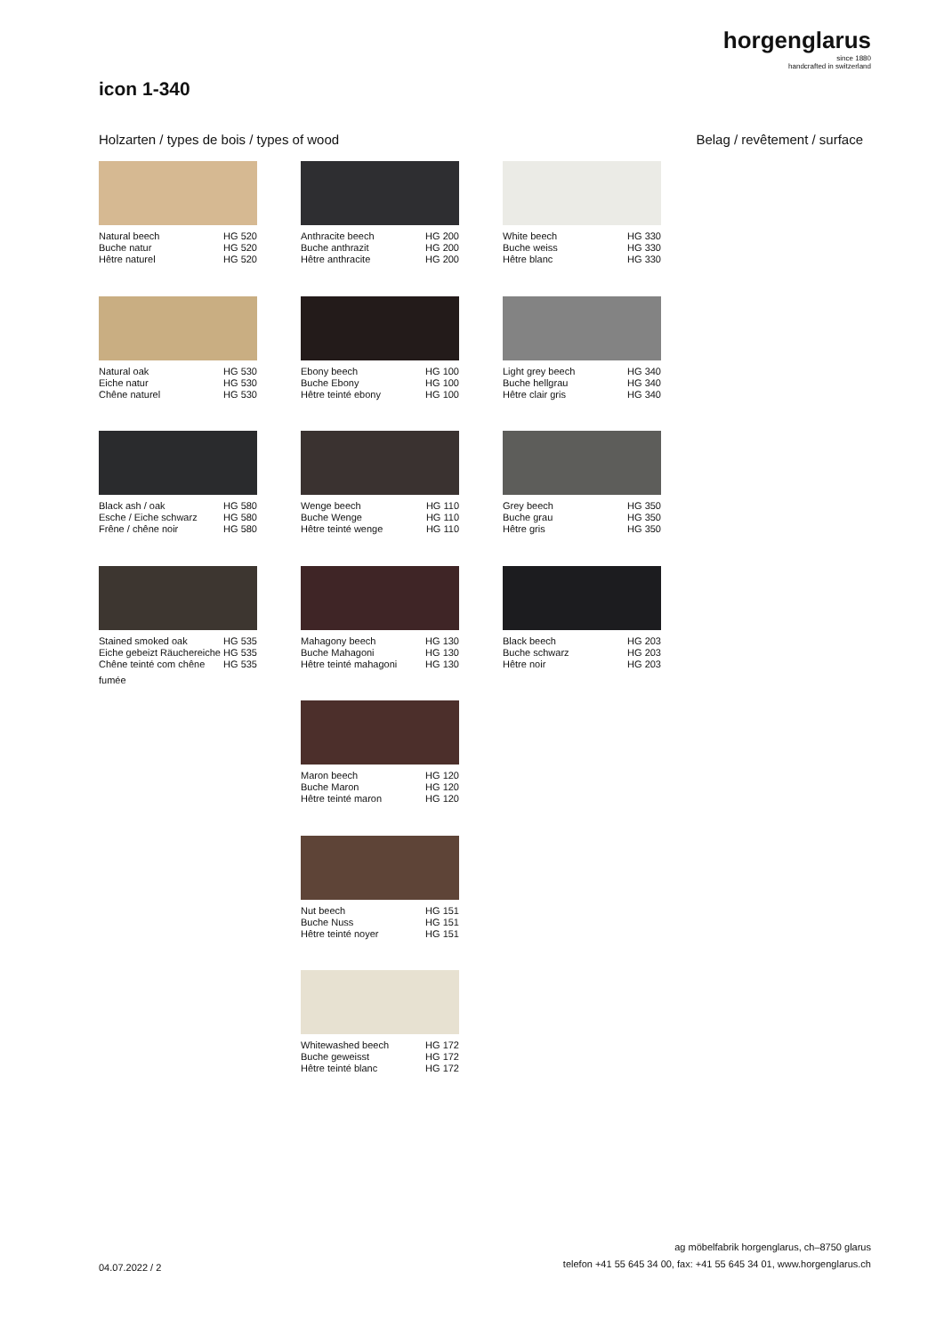horgenglarus
since 1880
handcrafted in switzerland
icon 1-340
Holzarten / types de bois / types of wood Belag / revêtement / surface
Natural beech
Buche natur
Hêtre naturel HG 520
HG 520
HG 520
Natural oak
Eiche natur
Chêne naturel HG 530
HG 530
HG 530
Black ash / oak
Esche / Eiche schwarz
Frêne / chêne noir HG 580
HG 580
HG 580
Stained smoked oak
Eiche gebeizt Räuchereiche
Chêne teinté com chêne HG 535
HG 535
HG 535
fumée
Anthracite beech
Buche anthrazit
Hêtre anthracite HG 200
HG 200
HG 200
Ebony beech
Buche Ebony
Hêtre teinté ebony HG 100
HG 100
HG 100
Wenge beech
Buche Wenge
Hêtre teinté wenge HG 110
HG 110
HG 110
Mahagony beech
Buche Mahagoni
Hêtre teinté mahagoni HG 130
HG 130
HG 130
Maron beech
Buche Maron
Hêtre teinté maron HG 120
HG 120
HG 120
Nut beech
Buche Nuss
Hêtre teinté noyer HG 151
HG 151
HG 151
Whitewashed beech
Buche geweisst
Hêtre teinté blanc HG 172
HG 172
HG 172
White beech
Buche weiss
Hêtre blanc HG 330
HG 330
HG 330
Light grey beech
Buche hellgrau
Hêtre clair gris HG 340
HG 340
HG 340
Grey beech
Buche grau
Hêtre gris HG 350
HG 350
HG 350
Black beech
Buche schwarz
Hêtre noir HG 203
HG 203
HG 203
04.07.2022 / 2 ag möbelfabrik horgenglarus, ch–8750 glarus
telefon +41 55 645 34 00, fax: +41 55 645 34 01, www.horgenglarus.ch